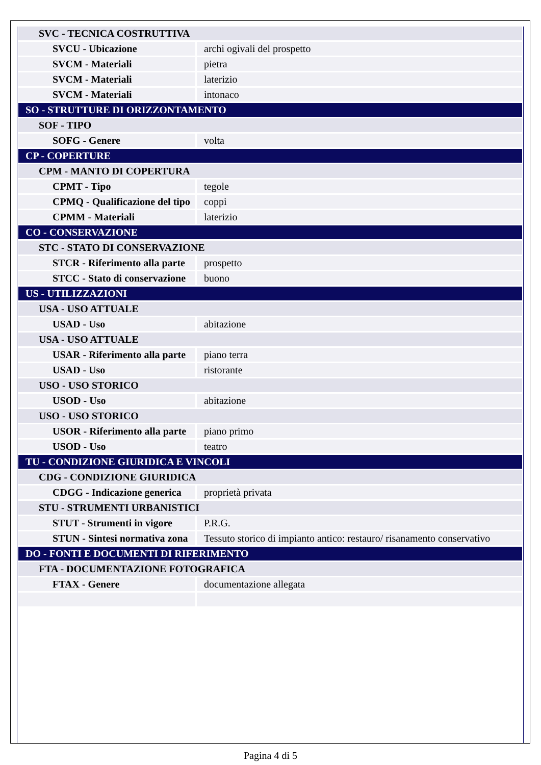| SVC - TECNICA COSTRUTTIVA | |
| SVCU - Ubicazione | archi ogivali del prospetto |
| SVCM - Materiali | pietra |
| SVCM - Materiali | laterizio |
| SVCM - Materiali | intonaco |
| SO - STRUTTURE DI ORIZZONTAMENTO | |
| SOF - TIPO | |
| SOFG - Genere | volta |
| CP - COPERTURE | |
| CPM - MANTO DI COPERTURA | |
| CPMT - Tipo | tegole |
| CPMQ - Qualificazione del tipo | coppi |
| CPMM - Materiali | laterizio |
| CO - CONSERVAZIONE | |
| STC - STATO DI CONSERVAZIONE | |
| STCR - Riferimento alla parte | prospetto |
| STCC - Stato di conservazione | buono |
| US - UTILIZZAZIONI | |
| USA - USO ATTUALE | |
| USAD - Uso | abitazione |
| USA - USO ATTUALE | |
| USAR - Riferimento alla parte | piano terra |
| USAD - Uso | ristorante |
| USO - USO STORICO | |
| USOD - Uso | abitazione |
| USO - USO STORICO | |
| USOR - Riferimento alla parte | piano primo |
| USOD - Uso | teatro |
| TU - CONDIZIONE GIURIDICA E VINCOLI | |
| CDG - CONDIZIONE GIURIDICA | |
| CDGG - Indicazione generica | proprietà privata |
| STU - STRUMENTI URBANISTICI | |
| STUT - Strumenti in vigore | P.R.G. |
| STUN - Sintesi normativa zona | Tessuto storico di impianto antico: restauro/ risanamento conservativo |
| DO - FONTI E DOCUMENTI DI RIFERIMENTO | |
| FTA - DOCUMENTAZIONE FOTOGRAFICA | |
| FTAX - Genere | documentazione allegata |
Pagina 4 di 5